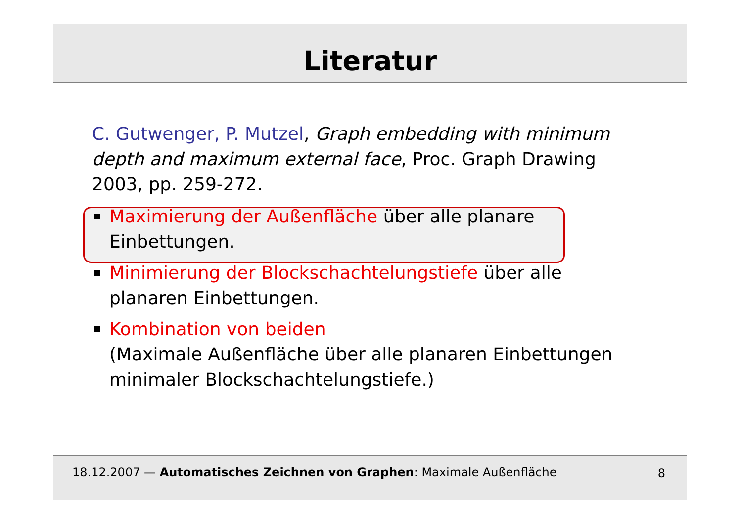Literatur
C. Gutwenger, P. Mutzel, Graph embedding with minimum depth and maximum external face, Proc. Graph Drawing 2003, pp. 259-272.
Maximierung der Außenfläche über alle planare Einbettungen.
Minimierung der Blockschachtelungstiefe über alle planaren Einbettungen.
Kombination von beiden
(Maximale Außenfläche über alle planaren Einbettungen minimaler Blockschachtelungstiefe.)
18.12.2007 — Automatisches Zeichnen von Graphen: Maximale Außenfläche 8